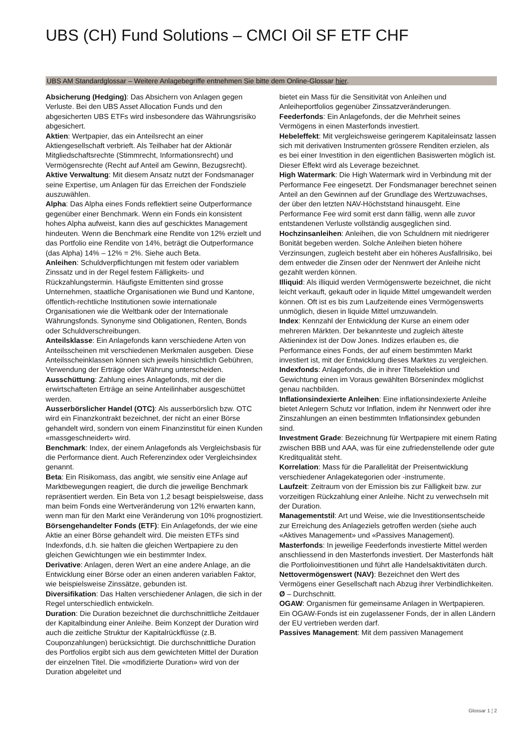UBS (CH) Fund Solutions – CMCI Oil SF ETF CHF
UBS AM Standardglossar – Weitere Anlagebegriffe entnehmen Sie bitte dem Online-Glossar hier.
Absicherung (Hedging): Das Absichern von Anlagen gegen Verluste. Bei den UBS Asset Allocation Funds und den abgesicherten UBS ETFs wird insbesondere das Währungsrisiko abgesichert.
Aktien: Wertpapier, das ein Anteilsrecht an einer Aktiengesellschaft verbrieft. Als Teilhaber hat der Aktionär Mitgliedschaftsrechte (Stimmrecht, Informationsrecht) und Vermögensrechte (Recht auf Anteil am Gewinn, Bezugsrecht).
Aktive Verwaltung: Mit diesem Ansatz nutzt der Fondsmanager seine Expertise, um Anlagen für das Erreichen der Fondsziele auszuwählen.
Alpha: Das Alpha eines Fonds reflektiert seine Outperformance gegenüber einer Benchmark. Wenn ein Fonds ein konsistent hohes Alpha aufweist, kann dies auf geschicktes Management hindeuten. Wenn die Benchmark eine Rendite von 12% erzielt und das Portfolio eine Rendite von 14%, beträgt die Outperformance (das Alpha) 14% – 12% = 2%. Siehe auch Beta.
Anleihen: Schuldverpflichtungen mit festem oder variablem Zinssatz und in der Regel festem Fälligkeits- und Rückzahlungstermin. Häufigste Emittenten sind grosse Unternehmen, staatliche Organisationen wie Bund und Kantone, öffentlich-rechtliche Institutionen sowie internationale Organisationen wie die Weltbank oder der Internationale Währungsfonds. Synonyme sind Obligationen, Renten, Bonds oder Schuldverschreibungen.
Anteilsklasse: Ein Anlagefonds kann verschiedene Arten von Anteilsscheinen mit verschiedenen Merkmalen ausgeben. Diese Anteilsscheinklassen können sich jeweils hinsichtlich Gebühren, Verwendung der Erträge oder Währung unterscheiden.
Ausschüttung: Zahlung eines Anlagefonds, mit der die erwirtschafteten Erträge an seine Anteilinhaber ausgeschüttet werden.
Ausserbörslicher Handel (OTC): Als ausserbörslich bzw. OTC wird ein Finanzkontrakt bezeichnet, der nicht an einer Börse gehandelt wird, sondern von einem Finanzinstitut für einen Kunden «massgeschneidert» wird.
Benchmark: Index, der einem Anlagefonds als Vergleichsbasis für die Performance dient. Auch Referenzindex oder Vergleichsindex genannt.
Beta: Ein Risikomass, das angibt, wie sensitiv eine Anlage auf Marktbewegungen reagiert, die durch die jeweilige Benchmark repräsentiert werden. Ein Beta von 1,2 besagt beispielsweise, dass man beim Fonds eine Wertveränderung von 12% erwarten kann, wenn man für den Markt eine Veränderung von 10% prognostiziert.
Börsengehandelter Fonds (ETF): Ein Anlagefonds, der wie eine Aktie an einer Börse gehandelt wird. Die meisten ETFs sind Indexfonds, d.h. sie halten die gleichen Wertpapiere zu den gleichen Gewichtungen wie ein bestimmter Index.
Derivative: Anlagen, deren Wert an eine andere Anlage, an die Entwicklung einer Börse oder an einen anderen variablen Faktor, wie beispielsweise Zinssätze, gebunden ist.
Diversifikation: Das Halten verschiedener Anlagen, die sich in der Regel unterschiedlich entwickeln.
Duration: Die Duration bezeichnet die durchschnittliche Zeitdauer der Kapitalbindung einer Anleihe. Beim Konzept der Duration wird auch die zeitliche Struktur der Kapitalrückflüsse (z.B. Couponzahlungen) berücksichtigt. Die durchschnittliche Duration des Portfolios ergibt sich aus dem gewichteten Mittel der Duration der einzelnen Titel. Die «modifizierte Duration» wird von der Duration abgeleitet und
bietet ein Mass für die Sensitivität von Anleihen und Anleiheportfolios gegenüber Zinssatzveränderungen.
Feederfonds: Ein Anlagefonds, der die Mehrheit seines Vermögens in einen Masterfonds investiert.
Hebeleffekt: Mit vergleichsweise geringerem Kapitaleinsatz lassen sich mit derivativen Instrumenten grössere Renditen erzielen, als es bei einer Investition in den eigentlichen Basiswerten möglich ist. Dieser Effekt wird als Leverage bezeichnet.
High Watermark: Die High Watermark wird in Verbindung mit der Performance Fee eingesetzt. Der Fondsmanager berechnet seinen Anteil an den Gewinnen auf der Grundlage des Wertzuwachses, der über den letzten NAV-Höchststand hinausgeht. Eine Performance Fee wird somit erst dann fällig, wenn alle zuvor entstandenen Verluste vollständig ausgeglichen sind.
Hochzinsanleihen: Anleihen, die von Schuldnern mit niedrigerer Bonität begeben werden. Solche Anleihen bieten höhere Verzinsungen, zugleich besteht aber ein höheres Ausfallrisiko, bei dem entweder die Zinsen oder der Nennwert der Anleihe nicht gezahlt werden können.
Illiquid: Als illiquid werden Vermögenswerte bezeichnet, die nicht leicht verkauft, gekauft oder in liquide Mittel umgewandelt werden können. Oft ist es bis zum Laufzeitende eines Vermögenswerts unmöglich, diesen in liquide Mittel umzuwandeln.
Index: Kennzahl der Entwicklung der Kurse an einem oder mehreren Märkten. Der bekannteste und zugleich älteste Aktienindex ist der Dow Jones. Indizes erlauben es, die Performance eines Fonds, der auf einem bestimmten Markt investiert ist, mit der Entwicklung dieses Marktes zu vergleichen.
Indexfonds: Anlagefonds, die in ihrer Titelselektion und Gewichtung einen im Voraus gewählten Börsenindex möglichst genau nachbilden.
Inflationsindexierte Anleihen: Eine inflationsindexierte Anleihe bietet Anlegern Schutz vor Inflation, indem ihr Nennwert oder ihre Zinszahlungen an einen bestimmten Inflationsindex gebunden sind.
Investment Grade: Bezeichnung für Wertpapiere mit einem Rating zwischen BBB und AAA, was für eine zufriedenstellende oder gute Kreditqualität steht.
Korrelation: Mass für die Parallelität der Preisentwicklung verschiedener Anlagekategorien oder -instrumente.
Laufzeit: Zeitraum von der Emission bis zur Fälligkeit bzw. zur vorzeitigen Rückzahlung einer Anleihe. Nicht zu verwechseln mit der Duration.
Managementstil: Art und Weise, wie die Investitionsentscheide zur Erreichung des Anlageziels getroffen werden (siehe auch «Aktives Management» und «Passives Management).
Masterfonds: In jeweilige Feederfonds investierte Mittel werden anschliessend in den Masterfonds investiert. Der Masterfonds hält die Portfolioinvestitionen und führt alle Handelsaktivitäten durch.
Nettovermögenswert (NAV): Bezeichnet den Wert des Vermögens einer Gesellschaft nach Abzug ihrer Verbindlichkeiten.
Ø – Durchschnitt.
OGAW: Organismen für gemeinsame Anlagen in Wertpapieren. Ein OGAW-Fonds ist ein zugelassener Fonds, der in allen Ländern der EU vertrieben werden darf.
Passives Management: Mit dem passiven Management
Glossar 1 ¦ 2